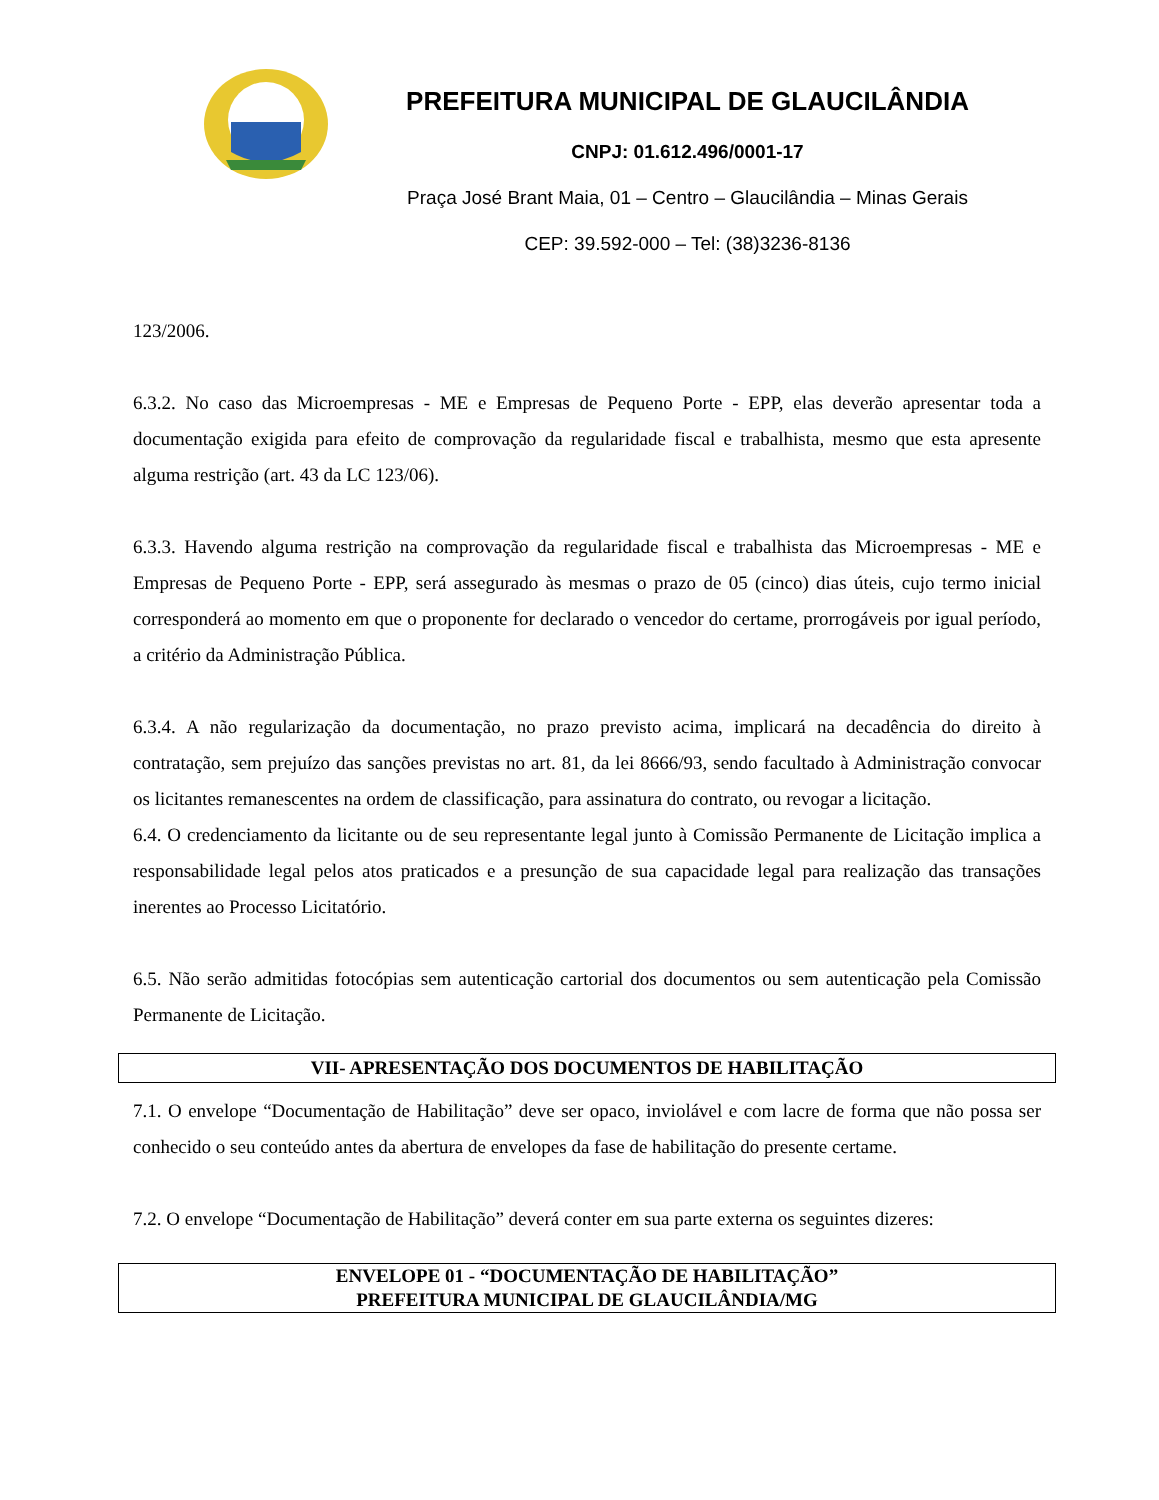PREFEITURA MUNICIPAL DE GLAUCILÂNDIA
CNPJ: 01.612.496/0001-17
Praça José Brant Maia, 01 – Centro – Glaucilândia – Minas Gerais
CEP: 39.592-000 – Tel: (38)3236-8136
123/2006.
6.3.2. No caso das Microempresas - ME e Empresas de Pequeno Porte - EPP, elas deverão apresentar toda a documentação exigida para efeito de comprovação da regularidade fiscal e trabalhista, mesmo que esta apresente alguma restrição (art. 43 da LC 123/06).
6.3.3. Havendo alguma restrição na comprovação da regularidade fiscal e trabalhista das Microempresas - ME e Empresas de Pequeno Porte - EPP, será assegurado às mesmas o prazo de 05 (cinco) dias úteis, cujo termo inicial corresponderá ao momento em que o proponente for declarado o vencedor do certame, prorrogáveis por igual período, a critério da Administração Pública.
6.3.4. A não regularização da documentação, no prazo previsto acima, implicará na decadência do direito à contratação, sem prejuízo das sanções previstas no art. 81, da lei 8666/93, sendo facultado à Administração convocar os licitantes remanescentes na ordem de classificação, para assinatura do contrato, ou revogar a licitação.
6.4. O credenciamento da licitante ou de seu representante legal junto à Comissão Permanente de Licitação implica a responsabilidade legal pelos atos praticados e a presunção de sua capacidade legal para realização das transações inerentes ao Processo Licitatório.
6.5. Não serão admitidas fotocópias sem autenticação cartorial dos documentos ou sem autenticação pela Comissão Permanente de Licitação.
VII- APRESENTAÇÃO DOS DOCUMENTOS DE HABILITAÇÃO
7.1. O envelope “Documentação de Habilitação” deve ser opaco, inviolável e com lacre de forma que não possa ser conhecido o seu conteúdo antes da abertura de envelopes da fase de habilitação do presente certame.
7.2. O envelope “Documentação de Habilitação” deverá conter em sua parte externa os seguintes dizeres:
ENVELOPE 01 - “DOCUMENTAÇÃO DE HABILITAÇÃO”
PREFEITURA MUNICIPAL DE GLAUCILÂNDIA/MG